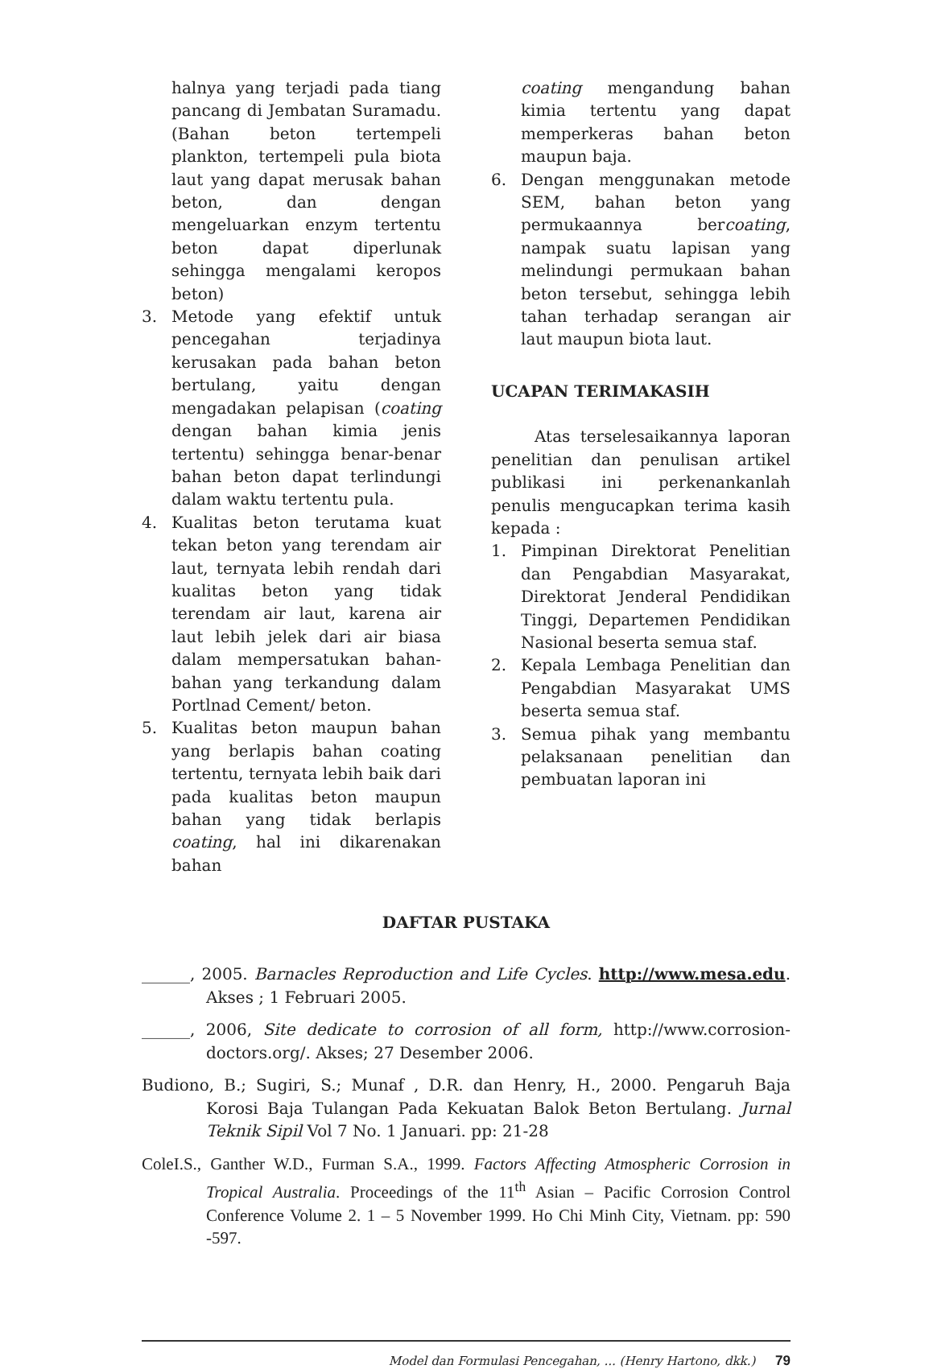halnya yang terjadi pada tiang pancang di Jembatan Suramadu. (Bahan beton tertempeli plankton, tertempeli pula biota laut yang dapat merusak bahan beton, dan dengan mengeluarkan enzym tertentu beton dapat diperlunak sehingga mengalami keropos beton)
3. Metode yang efektif untuk pencegahan terjadinya kerusakan pada bahan beton bertulang, yaitu dengan mengadakan pelapisan (coating dengan bahan kimia jenis tertentu) sehingga benar-benar bahan beton dapat terlindungi dalam waktu tertentu pula.
4. Kualitas beton terutama kuat tekan beton yang terendam air laut, ternyata lebih rendah dari kualitas beton yang tidak terendam air laut, karena air laut lebih jelek dari air biasa dalam mempersatukan bahan-bahan yang terkandung dalam Portlnad Cement/ beton.
5. Kualitas beton maupun bahan yang berlapis bahan coating tertentu, ternyata lebih baik dari pada kualitas beton maupun bahan yang tidak berlapis coating, hal ini dikarenakan bahan
coating mengandung bahan kimia tertentu yang dapat memperkeras bahan beton maupun baja.
6. Dengan menggunakan metode SEM, bahan beton yang permukaannya bercoating, nampak suatu lapisan yang melindungi permukaan bahan beton tersebut, sehingga lebih tahan terhadap serangan air laut maupun biota laut.
UCAPAN TERIMAKASIH
Atas terselesaikannya laporan penelitian dan penulisan artikel publikasi ini perkenankanlah penulis mengucapkan terima kasih kepada :
1. Pimpinan Direktorat Penelitian dan Pengabdian Masyarakat, Direktorat Jenderal Pendidikan Tinggi, Departemen Pendidikan Nasional beserta semua staf.
2. Kepala Lembaga Penelitian dan Pengabdian Masyarakat UMS beserta semua staf.
3. Semua pihak yang membantu pelaksanaan penelitian dan pembuatan laporan ini
DAFTAR PUSTAKA
______, 2005. Barnacles Reproduction and Life Cycles. http://www.mesa.edu. Akses ; 1 Februari 2005.
______, 2006, Site dedicate to corrosion of all form, http://www.corrosion-doctors.org/. Akses; 27 Desember 2006.
Budiono, B.; Sugiri, S.; Munaf , D.R. dan Henry, H., 2000. Pengaruh Baja Korosi Baja Tulangan Pada Kekuatan Balok Beton Bertulang. Jurnal Teknik Sipil Vol 7 No. 1 Januari. pp: 21-28
ColeI.S., Ganther W.D., Furman S.A., 1999. Factors Affecting Atmospheric Corrosion in Tropical Australia. Proceedings of the 11<sup>th</sup> Asian – Pacific Corrosion Control Conference Volume 2. 1 – 5 November 1999. Ho Chi Minh City, Vietnam. pp: 590 -597.
Model dan Formulasi Pencegahan, ... (Henry Hartono, dkk.) 79